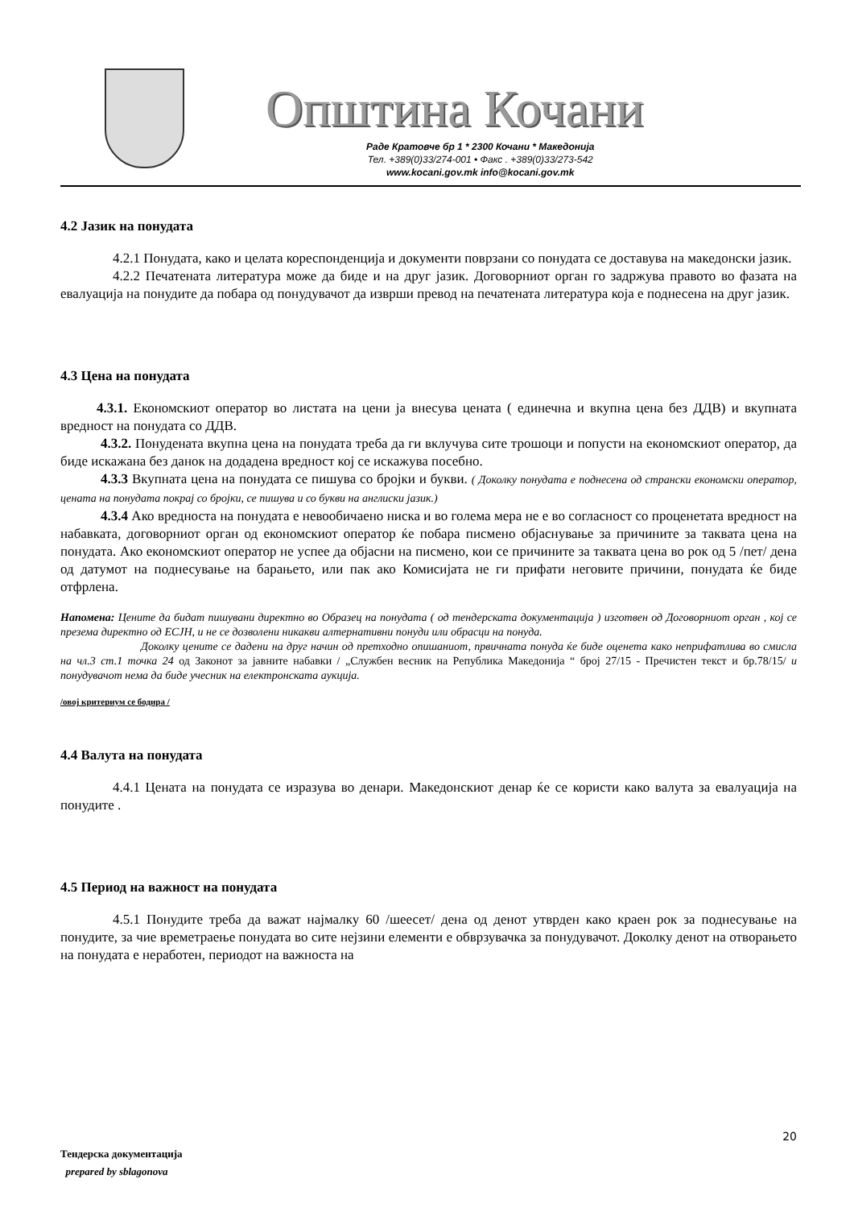Општина Кочани
Раде Кратовче бр 1 * 2300 Кочани * Македонија
Тел. +389(0)33/274-001 • Факс . +389(0)33/273-542
www.kocani.gov.mk info@kocani.gov.mk
4.2 Јазик на понудата
4.2.1 Понудата, како и целата кореспонденција и документи поврзани со понудата се доставува на македонски јазик.
4.2.2 Печатената литература може да биде и на друг јазик. Договорниот орган го задржува правото во фазата на евалуација на понудите да побара од понудувачот да изврши превод на печатената литература која е поднесена на друг јазик.
4.3 Цена на понудата
4.3.1. Економскиот оператор во листата на цени ја внесува цената ( единечна и вкупна цена без ДДВ) и вкупната вредност на понудата со ДДВ.
4.3.2. Понудената вкупна цена на понудата треба да ги вклучува сите трошоци и попусти на економскиот оператор, да биде искажана без данок на додадена вредност кој се искажува посебно.
4.3.3 Вкупната цена на понудата се пишува со бројки и букви. ( Доколку понудата е поднесена од странски економски оператор, цената на понудата покрај со бројки, се пишува и со букви на англиски јазик.)
4.3.4 Ако вредноста на понудата е невообичаено ниска и во голема мера не е во согласност со проценетата вредност на набавката, договорниот орган од економскиот оператор ќе побара писмено објаснување за причините за таквата цена на понудата. Ако економскиот оператор не успее да објасни на писмено, кои се причините за таквата цена во рок од 5 /пет/ дена од датумот на поднесување на барањето, или пак ако Комисијата не ги прифати неговите причини, понудата ќе биде отфрлена.
Напомена: Цените да бидат пишувани директно во Образец на понудата ( од тендерската документација ) изготвен од Договорниот орган , кој се презема директно од ЕСЈН, и не се дозволени никакви алтернативни понуди или обрасци на понуда.
Доколку цените се дадени на друг начин од претходно опишаниот, првичната понуда ќе биде оценета како неприфатлива во смисла на чл.3 ст.1 точка 24 од Законот за јавните набавки / „Службен весник на Република Македонија “ број 27/15 - Пречистен текст и бр.78/15/ и понудувачот нема да биде учесник на електронската аукција.
/овој критериум се бодира /
4.4 Валута на понудата
4.4.1 Цената на понудата се изразува во денари. Македонскиот денар ќе се користи како валута за евалуација на понудите .
4.5 Период на важност на понудата
4.5.1 Понудите треба да важат најмалку 60 /шеесет/ дена од денот утврден како краен рок за поднесување на понудите, за чие времетраење понудата во сите нејзини елементи е обврзувачка за понудувачот. Доколку денот на отворањето на понудата е неработен, периодот на важноста на
20
Тендерска документација
prepared by sblagonova